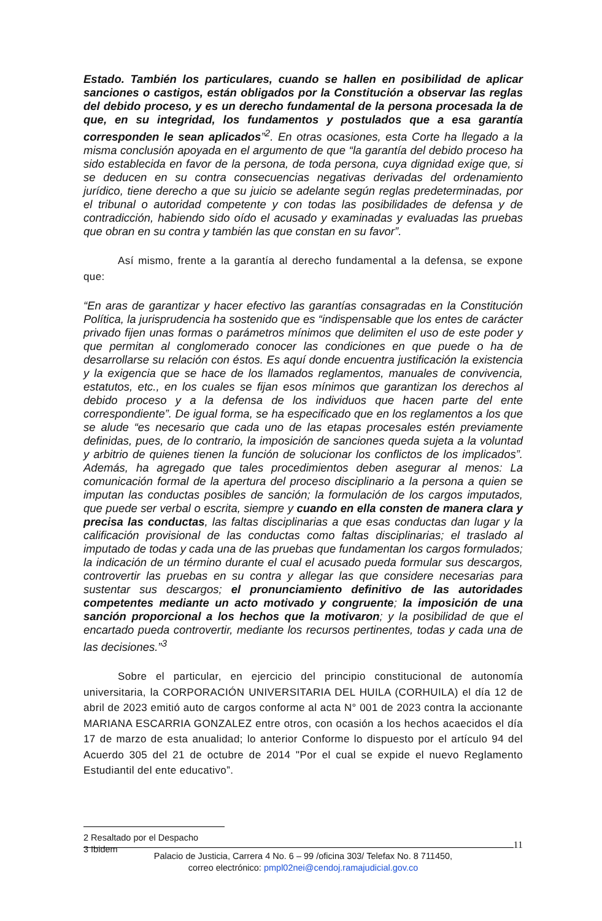Estado. También los particulares, cuando se hallen en posibilidad de aplicar sanciones o castigos, están obligados por la Constitución a observar las reglas del debido proceso, y es un derecho fundamental de la persona procesada la de que, en su integridad, los fundamentos y postulados que a esa garantía corresponden le sean aplicados”<sup>2</sup>. En otras ocasiones, esta Corte ha llegado a la misma conclusión apoyada en el argumento de que “la garantía del debido proceso ha sido establecida en favor de la persona, de toda persona, cuya dignidad exige que, si se deducen en su contra consecuencias negativas derivadas del ordenamiento jurídico, tiene derecho a que su juicio se adelante según reglas predeterminadas, por el tribunal o autoridad competente y con todas las posibilidades de defensa y de contradicción, habiendo sido oído el acusado y examinadas y evaluadas las pruebas que obran en su contra y también las que constan en su favor”.
Así mismo, frente a la garantía al derecho fundamental a la defensa, se expone que:
“En aras de garantizar y hacer efectivo las garantías consagradas en la Constitución Política, la jurisprudencia ha sostenido que es “indispensable que los entes de carácter privado fijen unas formas o parámetros mínimos que delimiten el uso de este poder y que permitan al conglomerado conocer las condiciones en que puede o ha de desarrollarse su relación con éstos. Es aquí donde encuentra justificación la existencia y la exigencia que se hace de los llamados reglamentos, manuales de convivencia, estatutos, etc., en los cuales se fijan esos mínimos que garantizan los derechos al debido proceso y a la defensa de los individuos que hacen parte del ente correspondiente”. De igual forma, se ha especificado que en los reglamentos a los que se alude “es necesario que cada uno de las etapas procesales estén previamente definidas, pues, de lo contrario, la imposición de sanciones queda sujeta a la voluntad y arbitrio de quienes tienen la función de solucionar los conflictos de los implicados”. Además, ha agregado que tales procedimientos deben asegurar al menos: La comunicación formal de la apertura del proceso disciplinario a la persona a quien se imputan las conductas posibles de sanción; la formulación de los cargos imputados, que puede ser verbal o escrita, siempre y cuando en ella consten de manera clara y precisa las conductas, las faltas disciplinarias a que esas conductas dan lugar y la calificación provisional de las conductas como faltas disciplinarias; el traslado al imputado de todas y cada una de las pruebas que fundamentan los cargos formulados; la indicación de un término durante el cual el acusado pueda formular sus descargos, controvertir las pruebas en su contra y allegar las que considere necesarias para sustentar sus descargos; el pronunciamiento definitivo de las autoridades competentes mediante un acto motivado y congruente; la imposición de una sanción proporcional a los hechos que la motivaron; y la posibilidad de que el encartado pueda controvertir, mediante los recursos pertinentes, todas y cada una de las decisiones.”<sup>3</sup>
Sobre el particular, en ejercicio del principio constitucional de autonomía universitaria, la CORPORACIÓN UNIVERSITARIA DEL HUILA (CORHUILA) el día 12 de abril de 2023 emitió auto de cargos conforme al acta N° 001 de 2023 contra la accionante MARIANA ESCARRIA GONZALEZ entre otros, con ocasión a los hechos acaecidos el día 17 de marzo de esta anualidad; lo anterior Conforme lo dispuesto por el artículo 94 del Acuerdo 305 del 21 de octubre de 2014 "Por el cual se expide el nuevo Reglamento Estudiantil del ente educativo”.
2 Resaltado por el Despacho
3 Ibidem
11
Palacio de Justicia, Carrera 4 No. 6 – 99 /oficina 303/ Telefax No. 8 711450,
correo electrónico: pmpl02nei@cendoj.ramajudicial.gov.co